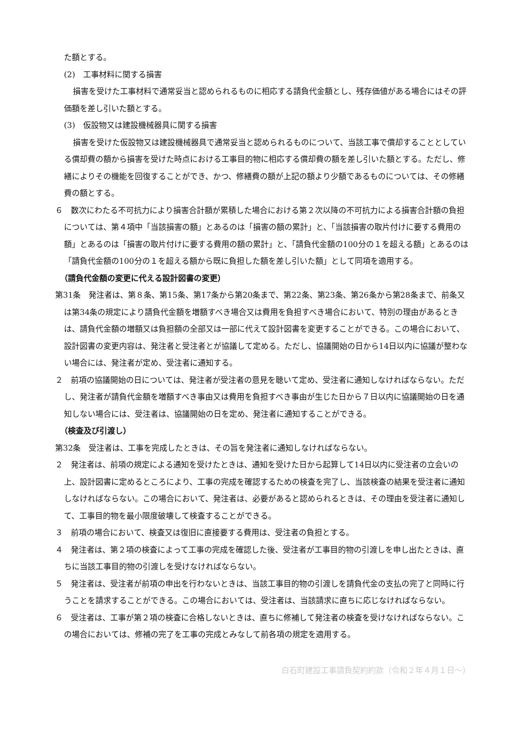た額とする。
(2)　工事材料に関する損害
損害を受けた工事材料で通常妥当と認められるものに相応する請負代金額とし、残存価値がある場合にはその評価額を差し引いた額とする。
(3)　仮設物又は建設機械器具に関する損害
損害を受けた仮設物又は建設機械器具で通常妥当と認められるものについて、当該工事で償却することとしている償却費の額から損害を受けた時点における工事目的物に相応する償却費の額を差し引いた額とする。ただし、修繕によりその機能を回復することができ、かつ、修繕費の額が上記の額より少額であるものについては、その修繕費の額とする。
６　数次にわたる不可抗力により損害合計額が累積した場合における第２次以降の不可抗力による損害合計額の負担については、第４項中「当該損害の額」とあるのは「損害の額の累計」と、「当該損害の取片付けに要する費用の額」とあるのは「損害の取片付けに要する費用の額の累計」と、「請負代金額の100分の１を超える額」とあるのは「請負代金額の100分の１を超える額から既に負担した額を差し引いた額」として同項を適用する。
（請負代金額の変更に代える設計図書の変更）
第31条　発注者は、第８条、第15条、第17条から第20条まで、第22条、第23条、第26条から第28条まで、前条又は第34条の規定により請負代金額を増額すべき場合又は費用を負担すべき場合において、特別の理由があるときは、請負代金額の増額又は負担額の全部又は一部に代えて設計図書を変更することができる。この場合において、設計図書の変更内容は、発注者と受注者とが協議して定める。ただし、協議開始の日から14日以内に協議が整わない場合には、発注者が定め、受注者に通知する。
２　前項の協議開始の日については、発注者が受注者の意見を聴いて定め、受注者に通知しなければならない。ただし、発注者が請負代金額を増額すべき事由又は費用を負担すべき事由が生じた日から７日以内に協議開始の日を通知しない場合には、受注者は、協議開始の日を定め、発注者に通知することができる。
（検査及び引渡し）
第32条　受注者は、工事を完成したときは、その旨を発注者に通知しなければならない。
２　発注者は、前項の規定による通知を受けたときは、通知を受けた日から起算して14日以内に受注者の立会いの上、設計図書に定めるところにより、工事の完成を確認するための検査を完了し、当該検査の結果を受注者に通知しなければならない。この場合において、発注者は、必要があると認められるときは、その理由を受注者に通知して、工事目的物を最小限度破壊して検査することができる。
３　前項の場合において、検査又は復旧に直接要する費用は、受注者の負担とする。
４　発注者は、第２項の検査によって工事の完成を確認した後、受注者が工事目的物の引渡しを申し出たときは、直ちに当該工事目的物の引渡しを受けなければならない。
５　発注者は、受注者が前項の申出を行わないときは、当該工事目的物の引渡しを請負代金の支払の完了と同時に行うことを請求することができる。この場合においては、受注者は、当該請求に直ちに応じなければならない。
６　受注者は、工事が第２項の検査に合格しないときは、直ちに修補して発注者の検査を受けなければならない。この場合においては、修補の完了を工事の完成とみなして前各項の規定を適用する。
白石町建設工事請負契約約款（令和２年４月１日～）